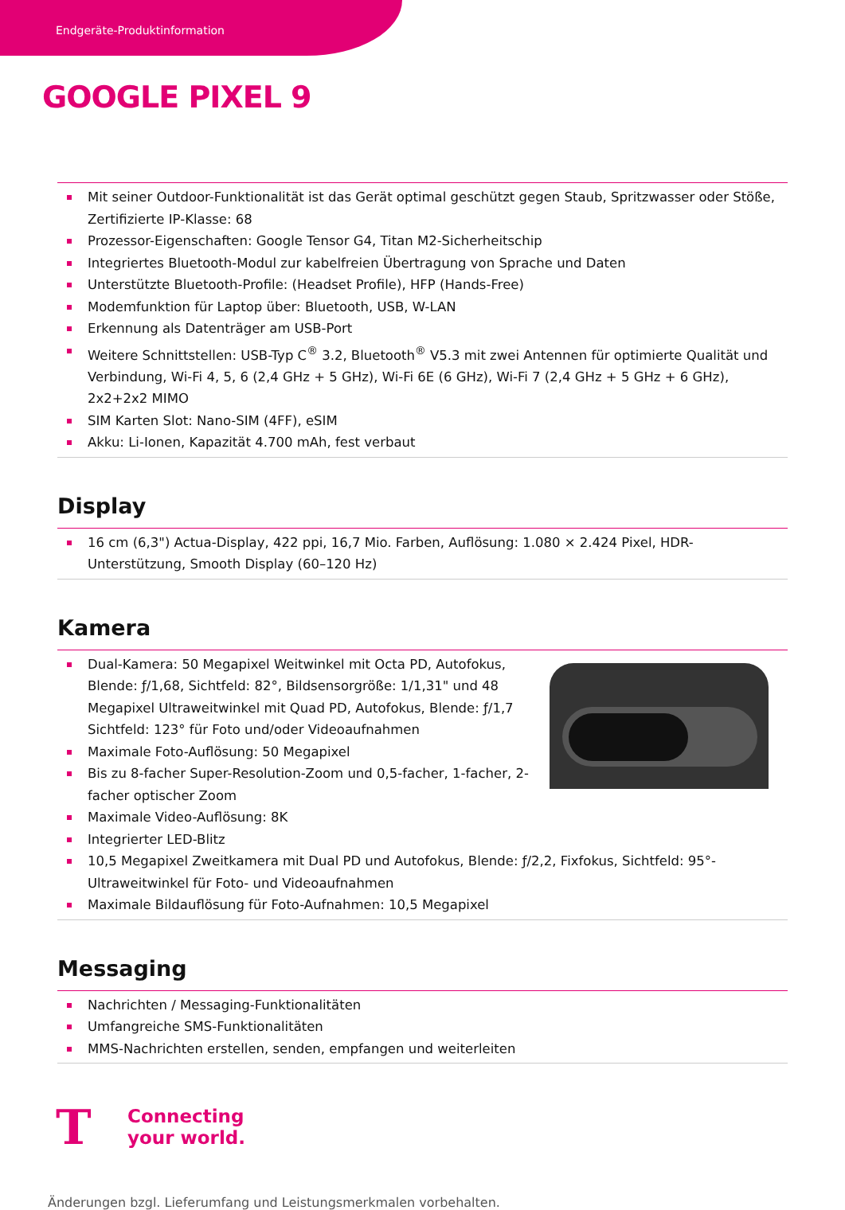Endgeräte-Produktinformation
GOOGLE PIXEL 9
Mit seiner Outdoor-Funktionalität ist das Gerät optimal geschützt gegen Staub, Spritzwasser oder Stöße, Zertifizierte IP-Klasse: 68
Prozessor-Eigenschaften: Google Tensor G4, Titan M2-Sicherheitschip
Integriertes Bluetooth-Modul zur kabelfreien Übertragung von Sprache und Daten
Unterstützte Bluetooth-Profile: (Headset Profile), HFP (Hands-Free)
Modemfunktion für Laptop über: Bluetooth, USB, W-LAN
Erkennung als Datenträger am USB-Port
Weitere Schnittstellen: USB-Typ C<sup>®</sup> 3.2, Bluetooth<sup>®</sup> V5.3 mit zwei Antennen für optimierte Qualität und Verbindung, Wi-Fi 4, 5, 6 (2,4 GHz + 5 GHz), Wi-Fi 6E (6 GHz), Wi-Fi 7 (2,4 GHz + 5 GHz + 6 GHz), 2x2+2x2 MIMO
SIM Karten Slot: Nano-SIM (4FF), eSIM
Akku: Li-Ionen, Kapazität 4.700 mAh, fest verbaut
Display
16 cm (6,3") Actua-Display, 422 ppi, 16,7 Mio. Farben, Auflösung: 1.080 × 2.424 Pixel, HDR-Unterstützung, Smooth Display (60–120 Hz)
Kamera
Dual-Kamera: 50 Megapixel Weitwinkel mit Octa PD, Autofokus, Blende: ƒ/1,68, Sichtfeld: 82°, Bildsensorgröße: 1/1,31" und 48 Megapixel Ultraweitwinkel mit Quad PD, Autofokus, Blende: ƒ/1,7 Sichtfeld: 123° für Foto und/oder Videoaufnahmen
Maximale Foto-Auflösung: 50 Megapixel
Bis zu 8-facher Super-Resolution-Zoom und 0,5-facher, 1-facher, 2-facher optischer Zoom
Maximale Video-Auflösung: 8K
Integrierter LED-Blitz
10,5 Megapixel Zweitkamera mit Dual PD und Autofokus, Blende: ƒ/2,2, Fixfokus, Sichtfeld: 95°-Ultraweitwinkel für Foto- und Videoaufnahmen
Maximale Bildauflösung für Foto-Aufnahmen: 10,5 Megapixel
Messaging
Nachrichten / Messaging-Funktionalitäten
Umfangreiche SMS-Funktionalitäten
MMS-Nachrichten erstellen, senden, empfangen und weiterleiten
T
Connecting
your world.
Änderungen bzgl. Lieferumfang und Leistungsmerkmalen vorbehalten.